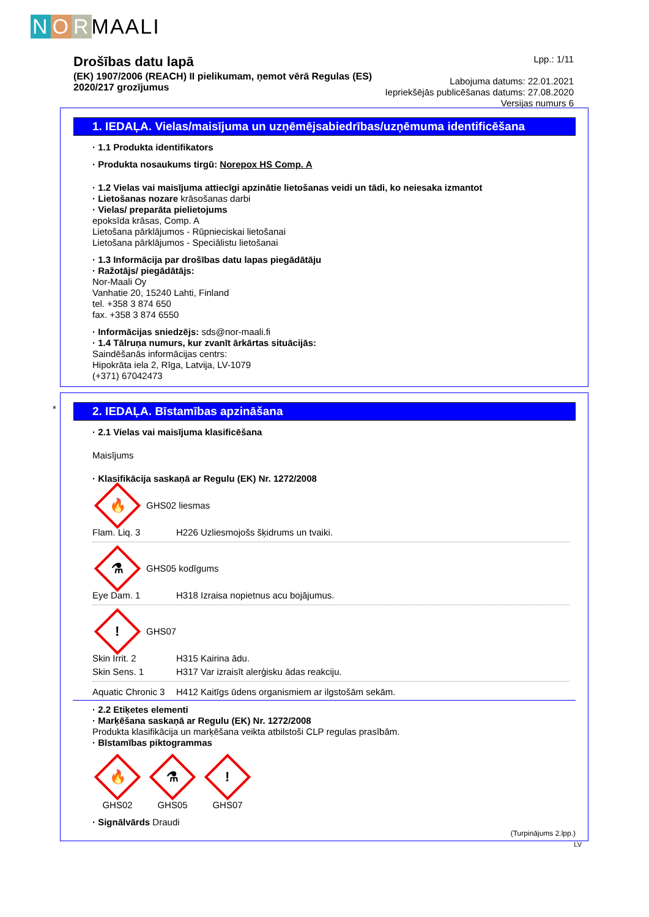N O R MAALI
Drošības datu lapā
(EK) 1907/2006 (REACH) II pielikumam, ņemot vērā Regulas (ES)
2020/217 grozījumus
Lpp.: 1/11
Labojuma datums: 22.01.2021
Iepriekšējās publicēšanas datums: 27.08.2020
Versijas numurs 6
1. IEDAĻA. Vielas/maisījuma un uzņēmējsabiedrības/uzņēmuma identificēšana
· 1.1 Produkta identifikators
· Produkta nosaukums tirgū: Norepox HS Comp. A
· 1.2 Vielas vai maisījuma attiecīgi apzinātie lietošanas veidi un tādi, ko neiesaka izmantot
· Lietošanas nozare krāsošanas darbi
· Vielas/ preparāta pielietojums
epoksīda krāsas, Comp. A
Lietošana pārklājumos - Rūpnieciskai lietošanai
Lietošana pārklājumos - Speciālistu lietošanai
· 1.3 Informācija par drošības datu lapas piegādātāju
· Ražotājs/ piegādātājs:
Nor-Maali Oy
Vanhatie 20, 15240 Lahti, Finland
tel. +358 3 874 650
fax. +358 3 874 6550
· Informācijas sniedzējs: sds@nor-maali.fi
· 1.4 Tālruņa numurs, kur zvanīt ārkārtas situācijās:
Saindēšanās informācijas centrs:
Hipokrāta iela 2, Rīga, Latvija, LV-1079
(+371) 67042473
*
2. IEDAĻA. Bīstamības apzināšana
· 2.1 Vielas vai maisījuma klasificēšana
Maisījums
· Klasifikācija saskaņā ar Regulu (EK) Nr. 1272/2008
🔥
GHS02 liesmas
Flam. Liq. 3 H226 Uzliesmojošs šķidrums un tvaiki.
⚗
GHS05 kodīgums
Eye Dam. 1 H318 Izraisa nopietnus acu bojājumus.
!
GHS07
Skin Irrit. 2 H315 Kairina ādu.
Skin Sens. 1 H317 Var izraisīt alerģisku ādas reakciju.
Aquatic Chronic 3 H412 Kaitīgs ūdens organismiem ar ilgstošām sekām.
· 2.2 Etiķetes elementi
· Marķēšana saskaņā ar Regulu (EK) Nr. 1272/2008
Produkta klasifikācija un marķēšana veikta atbilstoši CLP regulas prasībām.
· Bīstamības piktogrammas
🔥
GHS02
⚗
GHS05
!
GHS07
· Signālvārds Draudi
(Turpinājums 2.lpp.)
LV